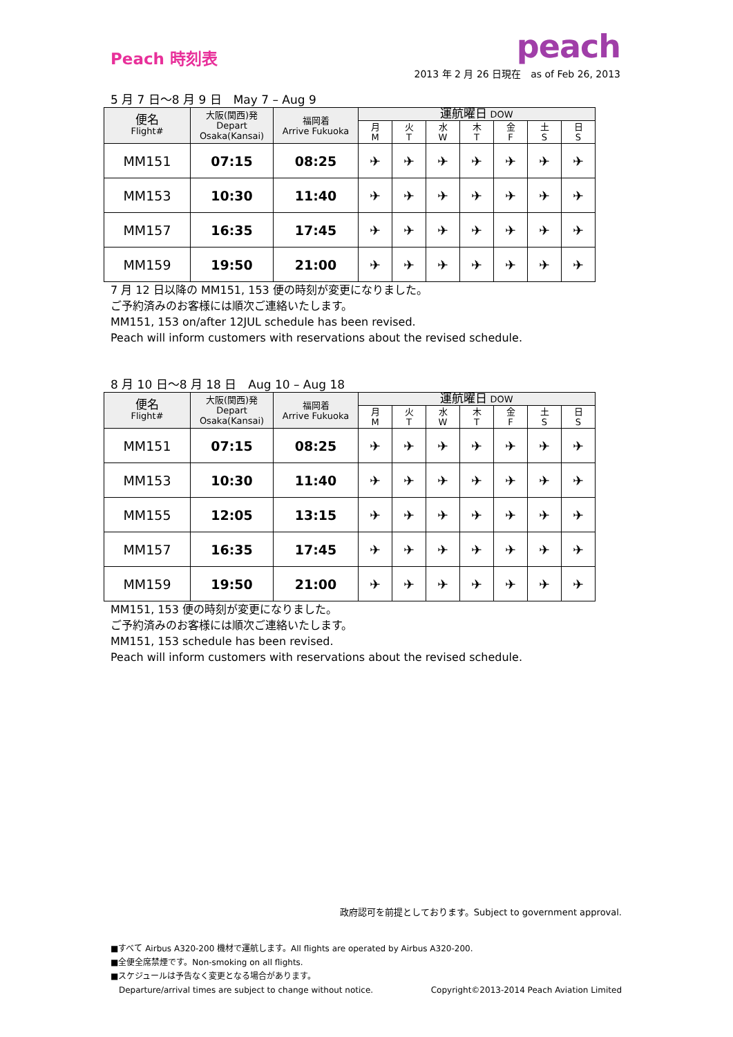Peach 時刻表
peach
2013 年 2 月 26 日現在　as of Feb 26, 2013
5 月 7 日〜8 月 9 日　May 7 – Aug 9
| 便名 Flight# | 大阪(関西)発 Depart Osaka(Kansai) | 福岡着 Arrive Fukuoka | 運航曜日 DOW | | | | | | |
| --- | --- | --- | --- | --- | --- | --- | --- | --- | --- |
| | | | 月 M | 火 T | 水 W | 木 T | 金 F | 土 S | 日 S |
| MM151 | 07:15 | 08:25 | ✈ | ✈ | ✈ | ✈ | ✈ | ✈ | ✈ |
| MM153 | 10:30 | 11:40 | ✈ | ✈ | ✈ | ✈ | ✈ | ✈ | ✈ |
| MM157 | 16:35 | 17:45 | ✈ | ✈ | ✈ | ✈ | ✈ | ✈ | ✈ |
| MM159 | 19:50 | 21:00 | ✈ | ✈ | ✈ | ✈ | ✈ | ✈ | ✈ |
7 月 12 日以降の MM151, 153 便の時刻が変更になりました。
ご予約済みのお客様には順次ご連絡いたします。
MM151, 153 on/after 12JUL schedule has been revised.
Peach will inform customers with reservations about the revised schedule.
8 月 10 日〜8 月 18 日　Aug 10 – Aug 18
| 便名 Flight# | 大阪(関西)発 Depart Osaka(Kansai) | 福岡着 Arrive Fukuoka | 運航曜日 DOW | | | | | | |
| --- | --- | --- | --- | --- | --- | --- | --- | --- | --- |
| | | | 月 M | 火 T | 水 W | 木 T | 金 F | 土 S | 日 S |
| MM151 | 07:15 | 08:25 | ✈ | ✈ | ✈ | ✈ | ✈ | ✈ | ✈ |
| MM153 | 10:30 | 11:40 | ✈ | ✈ | ✈ | ✈ | ✈ | ✈ | ✈ |
| MM155 | 12:05 | 13:15 | ✈ | ✈ | ✈ | ✈ | ✈ | ✈ | ✈ |
| MM157 | 16:35 | 17:45 | ✈ | ✈ | ✈ | ✈ | ✈ | ✈ | ✈ |
| MM159 | 19:50 | 21:00 | ✈ | ✈ | ✈ | ✈ | ✈ | ✈ | ✈ |
MM151, 153 便の時刻が変更になりました。
ご予約済みのお客様には順次ご連絡いたします。
MM151, 153 schedule has been revised.
Peach will inform customers with reservations about the revised schedule.
政府認可を前提としております。Subject to government approval.
■すべて Airbus A320-200 機材で運航します。All flights are operated by Airbus A320-200.
■全便全席禁煙です。Non-smoking on all flights.
■スケジュールは予告なく変更となる場合があります。
Departure/arrival times are subject to change without notice. Copyright©2013-2014 Peach Aviation Limited